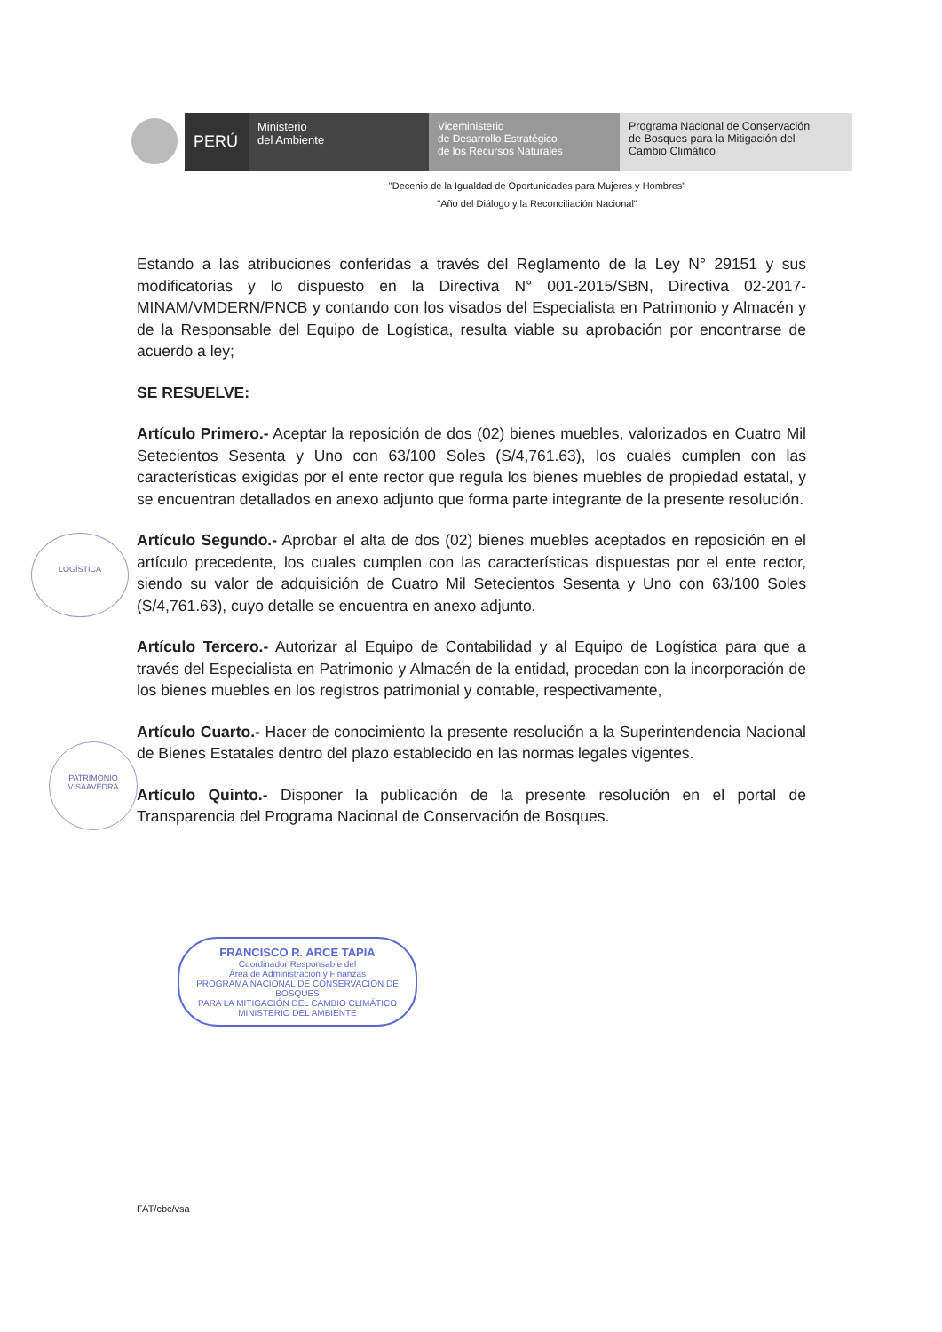PERÚ
Ministerio
del Ambiente
Viceministerio
de Desarrollo Estratégico
de los Recursos Naturales
Programa Nacional de Conservación
de Bosques para la Mitigación del
Cambio Climático
"Decenio de la Igualdad de Oportunidades para Mujeres y Hombres"
"Año del Diálogo y la Reconciliación Nacional"
Estando a las atribuciones conferidas a través del Reglamento de la Ley N° 29151 y sus modificatorias y lo dispuesto en la Directiva N° 001-2015/SBN, Directiva 02-2017-MINAM/VMDERN/PNCB y contando con los visados del Especialista en Patrimonio y Almacén y de la Responsable del Equipo de Logística, resulta viable su aprobación por encontrarse de acuerdo a ley;
SE RESUELVE:
Artículo Primero.- Aceptar la reposición de dos (02) bienes muebles, valorizados en Cuatro Mil Setecientos Sesenta y Uno con 63/100 Soles (S/4,761.63), los cuales cumplen con las características exigidas por el ente rector que regula los bienes muebles de propiedad estatal, y se encuentran detallados en anexo adjunto que forma parte integrante de la presente resolución.
Artículo Segundo.- Aprobar el alta de dos (02) bienes muebles aceptados en reposición en el artículo precedente, los cuales cumplen con las características dispuestas por el ente rector, siendo su valor de adquisición de Cuatro Mil Setecientos Sesenta y Uno con 63/100 Soles (S/4,761.63), cuyo detalle se encuentra en anexo adjunto.
Artículo Tercero.- Autorizar al Equipo de Contabilidad y al Equipo de Logística para que a través del Especialista en Patrimonio y Almacén de la entidad, procedan con la incorporación de los bienes muebles en los registros patrimonial y contable, respectivamente,
Artículo Cuarto.- Hacer de conocimiento la presente resolución a la Superintendencia Nacional de Bienes Estatales dentro del plazo establecido en las normas legales vigentes.
Artículo Quinto.- Disponer la publicación de la presente resolución en el portal de Transparencia del Programa Nacional de Conservación de Bosques.
LOGÍSTICA
PATRIMONIO
V SAAVEDRA
FRANCISCO R. ARCE TAPIA
Coordinador Responsable del
Área de Administración y Finanzas
PROGRAMA NACIONAL DE CONSERVACIÓN DE BOSQUES
PARA LA MITIGACIÓN DEL CAMBIO CLIMÁTICO
MINISTERIO DEL AMBIENTE
FAT/cbc/vsa